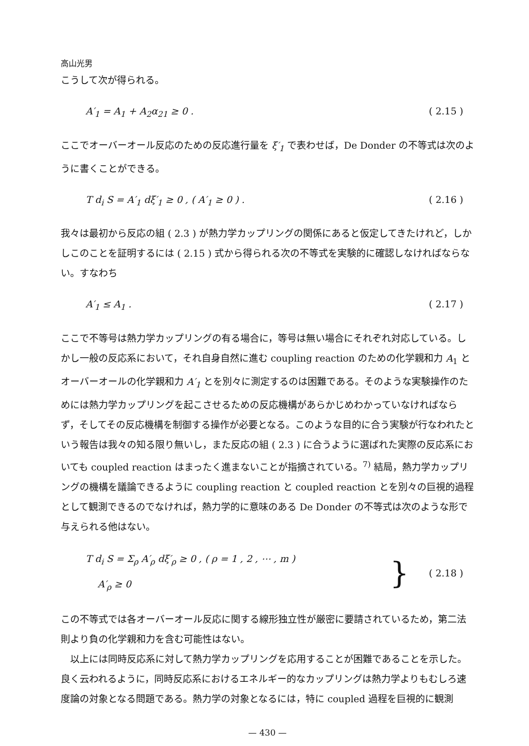高山光男
こうして次が得られる。
A′<sub>1</sub> = A<sub>1</sub> + A<sub>2</sub>α<sub>21</sub> ≥ 0 . ( 2.15 )
ここでオーバーオール反応のための反応進行量を ξ′<sub>1</sub> で表わせば，De Donder の不等式は次のように書くことができる。
T d<sub>i</sub> S = A′<sub>1</sub> dξ′<sub>1</sub> ≥ 0 , ( A′<sub>1</sub> ≥ 0 ) . ( 2.16 )
我々は最初から反応の組 ( 2.3 ) が熱力学カップリングの関係にあると仮定してきたけれど，しかしこのことを証明するには ( 2.15 ) 式から得られる次の不等式を実験的に確認しなければならない。すなわち
A′<sub>1</sub> ≤ A<sub>1</sub> . ( 2.17 )
ここで不等号は熱力学カップリングの有る場合に，等号は無い場合にそれぞれ対応している。しかし一般の反応系において，それ自身自然に進む coupling reaction のための化学親和力 A<sub>1</sub> とオーバーオールの化学親和力 A′<sub>1</sub> とを別々に測定するのは困難である。そのような実験操作のためには熱力学カップリングを起こさせるための反応機構があらかじめわかっていなければならず，そしてその反応機構を制御する操作が必要となる。このような目的に合う実験が行なわれたという報告は我々の知る限り無いし，また反応の組 ( 2.3 ) に合うように選ばれた実際の反応系においても coupled reaction はまったく進まないことが指摘されている。<sup>7)</sup> 結局，熱力学カップリングの機構を議論できるように coupling reaction と coupled reaction とを別々の巨視的過程として観測できるのでなければ，熱力学的に意味のある De Donder の不等式は次のような形で与えられる他はない。
T d<sub>i</sub> S = Σ<sub>ρ</sub> A′<sub>ρ</sub> dξ′<sub>ρ</sub> ≥ 0 , ( ρ = 1 , 2 , ⋯ , m )
A′<sub>ρ</sub> ≥ 0 } ( 2.18 )
この不等式では各オーバーオール反応に関する線形独立性が厳密に要請されているため，第二法則より負の化学親和力を含む可能性はない。
以上には同時反応系に対して熱力学カップリングを応用することが困難であることを示した。良く云われるように，同時反応系におけるエネルギー的なカップリングは熱力学よりもむしろ速度論の対象となる問題である。熱力学の対象となるには，特に coupled 過程を巨視的に観測
— 430 —